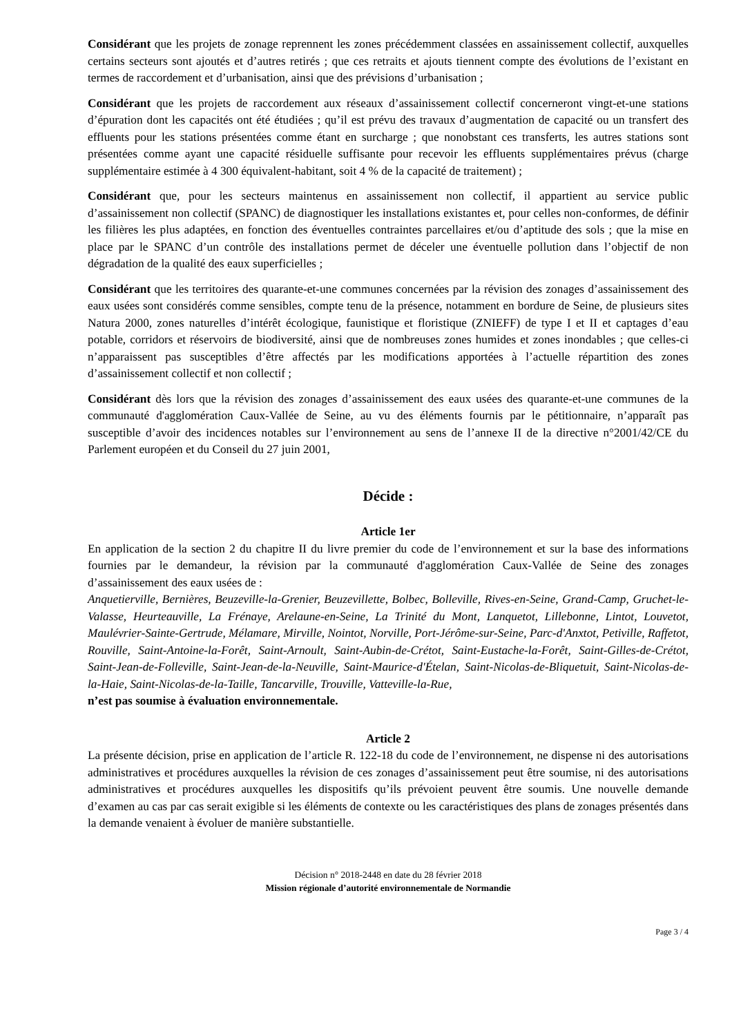Considérant que les projets de zonage reprennent les zones précédemment classées en assainissement collectif, auxquelles certains secteurs sont ajoutés et d’autres retirés ; que ces retraits et ajouts tiennent compte des évolutions de l’existant en termes de raccordement et d’urbanisation, ainsi que des prévisions d’urbanisation ;
Considérant que les projets de raccordement aux réseaux d’assainissement collectif concerneront vingt-et-une stations d’épuration dont les capacités ont été étudiées ; qu’il est prévu des travaux d’augmentation de capacité ou un transfert des effluents pour les stations présentées comme étant en surcharge ; que nonobstant ces transferts, les autres stations sont présentées comme ayant une capacité résiduelle suffisante pour recevoir les effluents supplémentaires prévus (charge supplémentaire estimée à 4 300 équivalent-habitant, soit 4 % de la capacité de traitement) ;
Considérant que, pour les secteurs maintenus en assainissement non collectif, il appartient au service public d’assainissement non collectif (SPANC) de diagnostiquer les installations existantes et, pour celles non-conformes, de définir les filières les plus adaptées, en fonction des éventuelles contraintes parcellaires et/ou d’aptitude des sols ; que la mise en place par le SPANC d’un contrôle des installations permet de déceler une éventuelle pollution dans l’objectif de non dégradation de la qualité des eaux superficielles ;
Considérant que les territoires des quarante-et-une communes concernées par la révision des zonages d’assainissement des eaux usées sont considérés comme sensibles, compte tenu de la présence, notamment en bordure de Seine, de plusieurs sites Natura 2000, zones naturelles d’intérêt écologique, faunistique et floristique (ZNIEFF) de type I et II et captages d’eau potable, corridors et réservoirs de biodiversité, ainsi que de nombreuses zones humides et zones inondables ; que celles-ci n’apparaissent pas susceptibles d’être affectés par les modifications apportées à l’actuelle répartition des zones d’assainissement collectif et non collectif ;
Considérant dès lors que la révision des zonages d’assainissement des eaux usées des quarante-et-une communes de la communauté d'agglomération Caux-Vallée de Seine, au vu des éléments fournis par le pétitionnaire, n’apparaît pas susceptible d’avoir des incidences notables sur l’environnement au sens de l’annexe II de la directive n°2001/42/CE du Parlement européen et du Conseil du 27 juin 2001,
Décide :
Article 1er
En application de la section 2 du chapitre II du livre premier du code de l’environnement et sur la base des informations fournies par le demandeur, la révision par la communauté d'agglomération Caux-Vallée de Seine des zonages d’assainissement des eaux usées de :
Anquetierville, Bernières, Beuzeville-la-Grenier, Beuzevillette, Bolbec, Bolleville, Rives-en-Seine, Grand-Camp, Gruchet-le-Valasse, Heurteauville, La Frénaye, Arelaune-en-Seine, La Trinité du Mont, Lanquetot, Lillebonne, Lintot, Louvetot, Maulévrier-Sainte-Gertrude, Mélamare, Mirville, Nointot, Norville, Port-Jérôme-sur-Seine, Parc-d'Anxtot, Petiville, Raffetot, Rouville, Saint-Antoine-la-Forêt, Saint-Arnoult, Saint-Aubin-de-Crétot, Saint-Eustache-la-Forêt, Saint-Gilles-de-Crétot, Saint-Jean-de-Folleville, Saint-Jean-de-la-Neuville, Saint-Maurice-d'Ételan, Saint-Nicolas-de-Bliquetuit, Saint-Nicolas-de-la-Haie, Saint-Nicolas-de-la-Taille, Tancarville, Trouville, Vatteville-la-Rue,
n’est pas soumise à évaluation environnementale.
Article 2
La présente décision, prise en application de l’article R. 122-18 du code de l’environnement, ne dispense ni des autorisations administratives et procédures auxquelles la révision de ces zonages d’assainissement peut être soumise, ni des autorisations administratives et procédures auxquelles les dispositifs qu’ils prévoient peuvent être soumis. Une nouvelle demande d’examen au cas par cas serait exigible si les éléments de contexte ou les caractéristiques des plans de zonages présentés dans la demande venaient à évoluer de manière substantielle.
Décision n° 2018-2448 en date du 28 février 2018
Mission régionale d’autorité environnementale de Normandie
Page 3 / 4